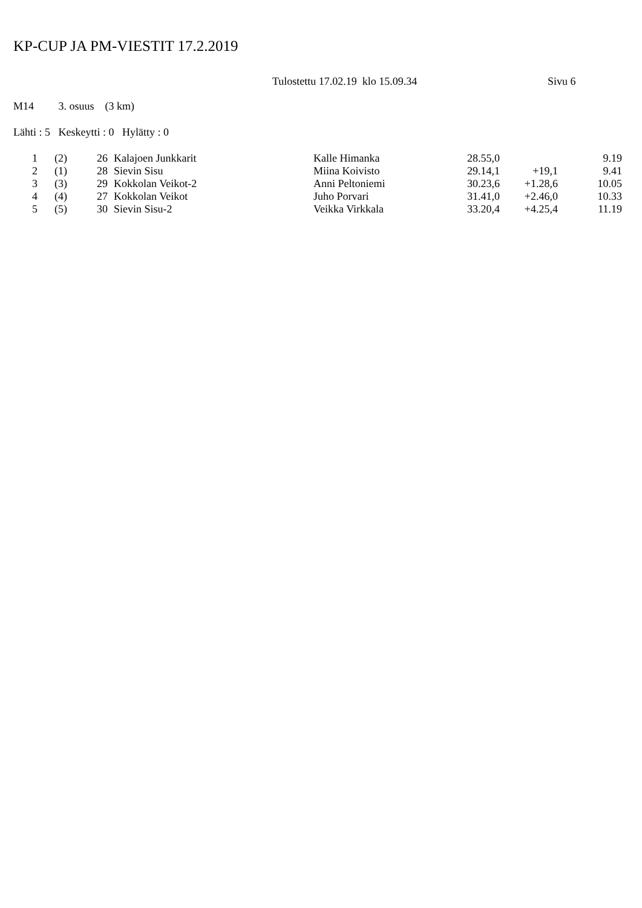KP-CUP JA PM-VIESTIT 17.2.2019
Tulostettu 17.02.19 klo 15.09.34 Sivu 6
M14 3. osuus (3 km)
Lähti : 5 Keskeytti : 0 Hylätty : 0
| 1 | (2) | 26 | Kalajoen Junkkarit | Kalle Himanka | 28.55,0 | | 9.19 |
| 2 | (1) | 28 | Sievin Sisu | Miina Koivisto | 29.14,1 | +19,1 | 9.41 |
| 3 | (3) | 29 | Kokkolan Veikot-2 | Anni Peltoniemi | 30.23,6 | +1.28,6 | 10.05 |
| 4 | (4) | 27 | Kokkolan Veikot | Juho Porvari | 31.41,0 | +2.46,0 | 10.33 |
| 5 | (5) | 30 | Sievin Sisu-2 | Veikka Virkkala | 33.20,4 | +4.25,4 | 11.19 |